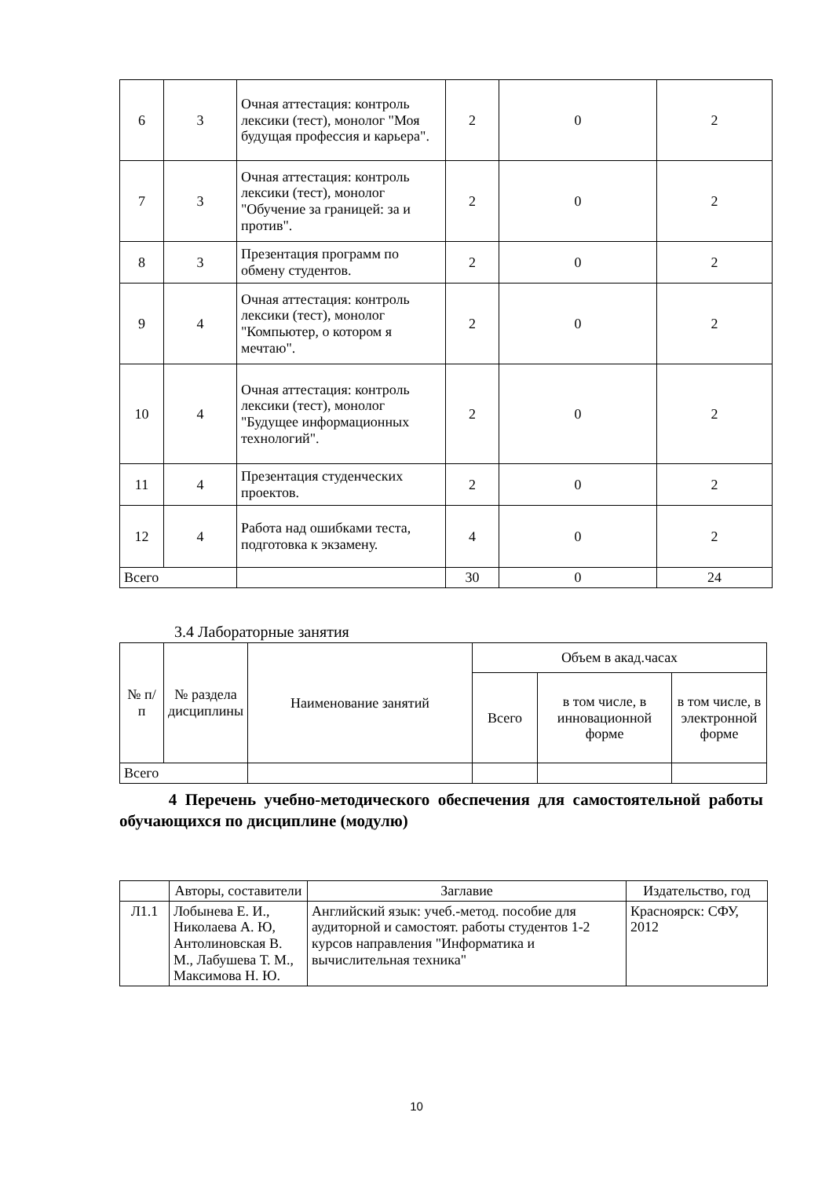| 6 | 3 | Очная аттестация: контроль лексики (тест), монолог "Моя будущая профессия и карьера". | 2 | 0 | 2 |
| 7 | 3 | Очная аттестация: контроль лексики (тест), монолог "Обучение за границей: за и против". | 2 | 0 | 2 |
| 8 | 3 | Презентация программ по обмену студентов. | 2 | 0 | 2 |
| 9 | 4 | Очная аттестация: контроль лексики (тест), монолог "Компьютер, о котором я мечтаю". | 2 | 0 | 2 |
| 10 | 4 | Очная аттестация: контроль лексики (тест), монолог "Будущее информационных технологий". | 2 | 0 | 2 |
| 11 | 4 | Презентация студенческих проектов. | 2 | 0 | 2 |
| 12 | 4 | Работа над ошибками теста, подготовка к экзамену. | 4 | 0 | 2 |
| Всего | | | 30 | 0 | 24 |
3.4 Лабораторные занятия
| № п/п | № раздела дисциплины | Наименование занятий | Объем в акад.часах | | |
| --- | --- | --- | --- | --- | --- |
| | | | Всего | в том числе, в инновационной форме | в том числе, в электронной форме |
| Всего | | | | | |
4 Перечень учебно-методического обеспечения для самостоятельной работы обучающихся по дисциплине (модулю)
| | Авторы, составители | Заглавие | Издательство, год |
| --- | --- | --- | --- |
| Л1.1 | Лобынева Е. И., Николаева А. Ю, Антолиновская В. М., Лабушева Т. М., Максимова Н. Ю. | Английский язык: учеб.-метод. пособие для аудиторной и самостоят. работы студентов 1-2 курсов направления "Информатика и вычислительная техника" | Красноярск: СФУ, 2012 |
10